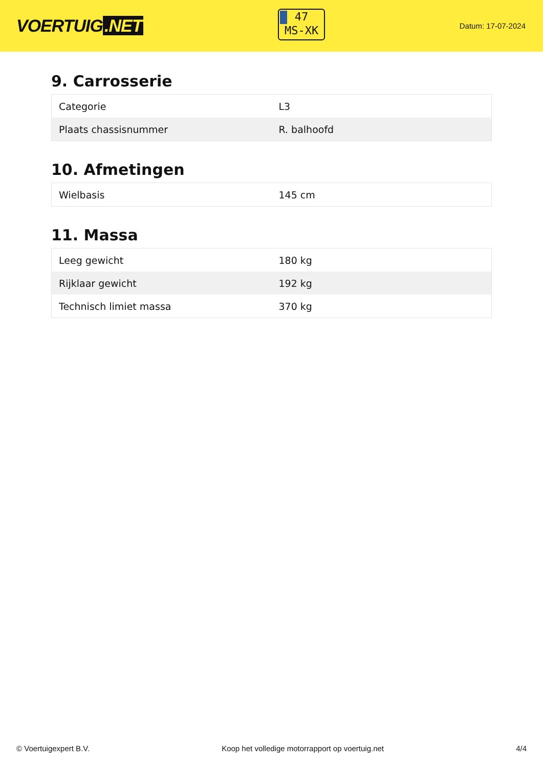VOERTUIG.NET
47
MS-XK
Datum: 17-07-2024
9. Carrosserie
| Categorie | L3 |
| Plaats chassisnummer | R. balhoofd |
10. Afmetingen
| Wielbasis | 145 cm |
11. Massa
| Leeg gewicht | 180 kg |
| Rijklaar gewicht | 192 kg |
| Technisch limiet massa | 370 kg |
© Voertuigexpert B.V. Koop het volledige motorrapport op voertuig.net 4/4